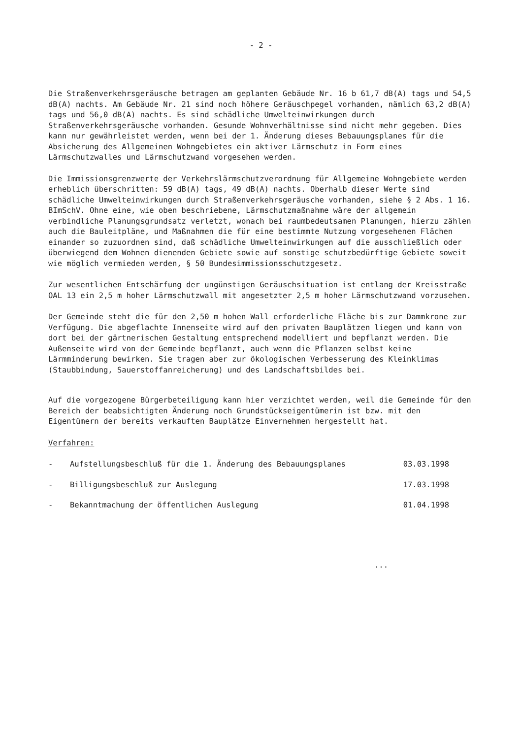- 2 -
Die Straßenverkehrsgeräusche betragen am geplanten Gebäude Nr. 16 b 61,7 dB(A) tags und 54,5 dB(A) nachts. Am Gebäude Nr. 21 sind noch höhere Geräuschpegel vorhanden, nämlich 63,2 dB(A) tags und 56,0 dB(A) nachts. Es sind schädliche Umwelteinwirkungen durch Straßenverkehrsgeräusche vorhanden. Gesunde Wohnverhältnisse sind nicht mehr gegeben. Dies kann nur gewährleistet werden, wenn bei der 1. Änderung dieses Bebauungsplanes für die Absicherung des Allgemeinen Wohngebietes ein aktiver Lärmschutz in Form eines Lärmschutzwalles und Lärmschutzwand vorgesehen werden.
Die Immissionsgrenzwerte der Verkehrslärmschutzverordnung für Allgemeine Wohngebiete werden erheblich überschritten: 59 dB(A) tags, 49 dB(A) nachts. Oberhalb dieser Werte sind schädliche Umwelteinwirkungen durch Straßenverkehrsgeräusche vorhanden, siehe § 2 Abs. 1 16. BImSchV. Ohne eine, wie oben beschriebene, Lärmschutzmaßnahme wäre der allgemein verbindliche Planungsgrundsatz verletzt, wonach bei raumbedeutsamen Planungen, hierzu zählen auch die Bauleitpläne, und Maßnahmen die für eine bestimmte Nutzung vorgesehenen Flächen einander so zuzuordnen sind, daß schädliche Umwelteinwirkungen auf die ausschließlich oder überwiegend dem Wohnen dienenden Gebiete sowie auf sonstige schutzbedürftige Gebiete soweit wie möglich vermieden werden, § 50 Bundesimmissionsschutzgesetz.
Zur wesentlichen Entschärfung der ungünstigen Geräuschsituation ist entlang der Kreisstraße OAL 13 ein 2,5 m hoher Lärmschutzwall mit angesetzter 2,5 m hoher Lärmschutzwand vorzusehen.
Der Gemeinde steht die für den 2,50 m hohen Wall erforderliche Fläche bis zur Dammkrone zur Verfügung. Die abgeflachte Innenseite wird auf den privaten Bauplätzen liegen und kann von dort bei der gärtnerischen Gestaltung entsprechend modelliert und bepflanzt werden. Die Außenseite wird von der Gemeinde bepflanzt, auch wenn die Pflanzen selbst keine Lärmminderung bewirken. Sie tragen aber zur ökologischen Verbesserung des Kleinklimas (Staubbindung, Sauerstoffanreicherung) und des Landschaftsbildes bei.
Auf die vorgezogene Bürgerbeteiligung kann hier verzichtet werden, weil die Gemeinde für den Bereich der beabsichtigten Änderung noch Grundstückseigentümerin ist bzw. mit den Eigentümern der bereits verkauften Bauplätze Einvernehmen hergestellt hat.
Verfahren:
- Aufstellungsbeschluß für die 1. Änderung des Bebauungsplanes 03.03.1998
- Billigungsbeschluß zur Auslegung 17.03.1998
- Bekanntmachung der öffentlichen Auslegung 01.04.1998
...